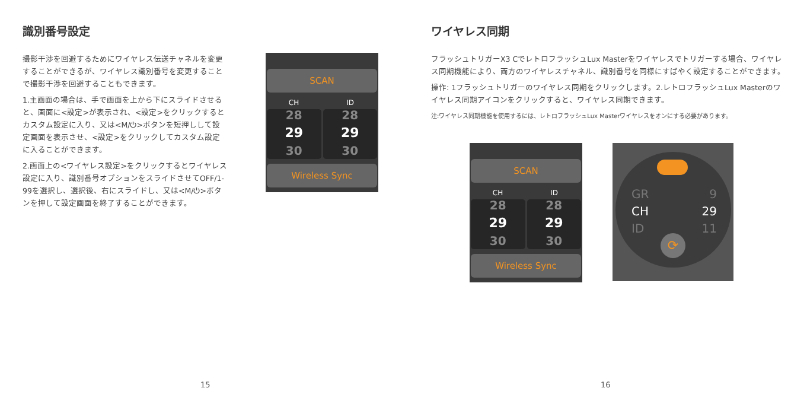識別番号設定
撮影干渉を回避するためにワイヤレス伝送チャネルを変更することができるが、ワイヤレス識別番号を変更することで撮影干渉を回避することもできます。
1.主画面の場合は、手で画面を上から下にスライドさせると、画面に<設定>が表示され、<設定>をクリックするとカスタム設定に入り、又は<M/⏻>ボタンを短押しして設定画面を表示させ、<設定>をクリックしてカスタム設定に入ることができます。
2.画面上の<ワイヤレス設定>をクリックするとワイヤレス設定に入り、識別番号オプションをスライドさせてOFF/1-99を選択し、選択後、右にスライドし、又は<M/⏻>ボタンを押して設定画面を終了することができます。
SCAN
CH ID
28
29
30
28
29
30
Wireless Sync
15
ワイヤレス同期
フラッシュトリガーX3 CでレトロフラッシュLux Masterをワイヤレスでトリガーする場合、ワイヤレス同期機能により、両方のワイヤレスチャネル、識別番号を同様にすばやく設定することができます。
操作: 1フラッシュトリガーのワイヤレス同期をクリックします。2.レトロフラッシュLux Masterのワイヤレス同期アイコンをクリックすると、ワイヤレス同期できます。
注:ワイヤレス同期機能を使用するには、レトロフラッシュLux Masterワイヤレスをオンにする必要があります。
SCAN
CH ID
28
29
30
28
29
30
Wireless Sync
GR
CH
ID
9
29
11
⟳
16